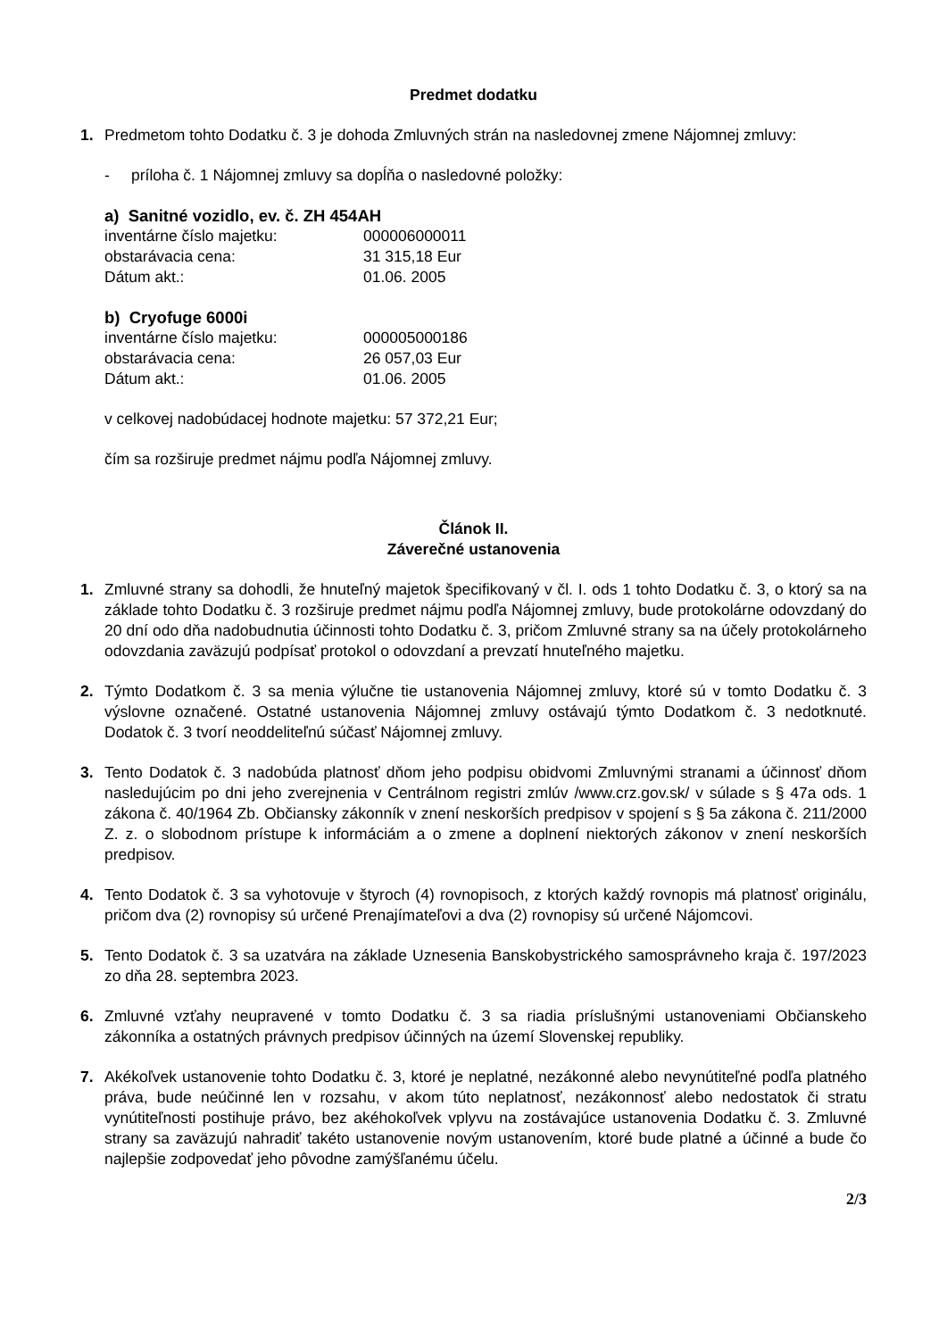Predmet dodatku
1. Predmetom tohto Dodatku č. 3 je dohoda Zmluvných strán na nasledovnej zmene Nájomnej zmluvy:
- príloha č. 1 Nájomnej zmluvy sa dopĺňa o nasledovné položky:
a) Sanitné vozidlo, ev. č. ZH 454AH
inventárne číslo majetku: 000006000011
obstarávacia cena: 31 315,18 Eur
Dátum akt.: 01.06. 2005
b) Cryofuge 6000i
inventárne číslo majetku: 000005000186
obstarávacia cena: 26 057,03 Eur
Dátum akt.: 01.06. 2005
v celkovej nadobúdacej hodnote majetku: 57 372,21 Eur;
čím sa rozširuje predmet nájmu podľa Nájomnej zmluvy.
Článok II.
Záverečné ustanovenia
1. Zmluvné strany sa dohodli, že hnuteľný majetok špecifikovaný v čl. I. ods 1 tohto Dodatku č. 3, o ktorý sa na základe tohto Dodatku č. 3 rozširuje predmet nájmu podľa Nájomnej zmluvy, bude protokolárne odovzdaný do 20 dní odo dňa nadobudnutia účinnosti tohto Dodatku č. 3, pričom Zmluvné strany sa na účely protokolárneho odovzdania zaväzujú podpísať protokol o odovzdaní a prevzatí hnuteľného majetku.
2. Týmto Dodatkom č. 3 sa menia výlučne tie ustanovenia Nájomnej zmluvy, ktoré sú v tomto Dodatku č. 3 výslovne označené. Ostatné ustanovenia Nájomnej zmluvy ostávajú týmto Dodatkom č. 3 nedotknuté. Dodatok č. 3 tvorí neoddeliteľnú súčasť Nájomnej zmluvy.
3. Tento Dodatok č. 3 nadobúda platnosť dňom jeho podpisu obidvomi Zmluvnými stranami a účinnosť dňom nasledujúcim po dni jeho zverejnenia v Centrálnom registri zmlúv /www.crz.gov.sk/ v súlade s § 47a ods. 1 zákona č. 40/1964 Zb. Občiansky zákonník v znení neskorších predpisov v spojení s § 5a zákona č. 211/2000 Z. z. o slobodnom prístupe k informáciám a o zmene a doplnení niektorých zákonov v znení neskorších predpisov.
4. Tento Dodatok č. 3 sa vyhotovuje v štyroch (4) rovnopisoch, z ktorých každý rovnopis má platnosť originálu, pričom dva (2) rovnopisy sú určené Prenajímateľovi a dva (2) rovnopisy sú určené Nájomcovi.
5. Tento Dodatok č. 3 sa uzatvára na základe Uznesenia Banskobystrického samosprávneho kraja č. 197/2023 zo dňa 28. septembra 2023.
6. Zmluvné vzťahy neupravené v tomto Dodatku č. 3 sa riadia príslušnými ustanoveniami Občianskeho zákonníka a ostatných právnych predpisov účinných na území Slovenskej republiky.
7. Akékoľvek ustanovenie tohto Dodatku č. 3, ktoré je neplatné, nezákonné alebo nevynútiteľné podľa platného práva, bude neúčinné len v rozsahu, v akom túto neplatnosť, nezákonnosť alebo nedostatok či stratu vynútiteľnosti postihuje právo, bez akéhokoľvek vplyvu na zostávajúce ustanovenia Dodatku č. 3. Zmluvné strany sa zaväzujú nahradiť takéto ustanovenie novým ustanovením, ktoré bude platné a účinné a bude čo najlepšie zodpovedať jeho pôvodne zamýšľanému účelu.
2/3